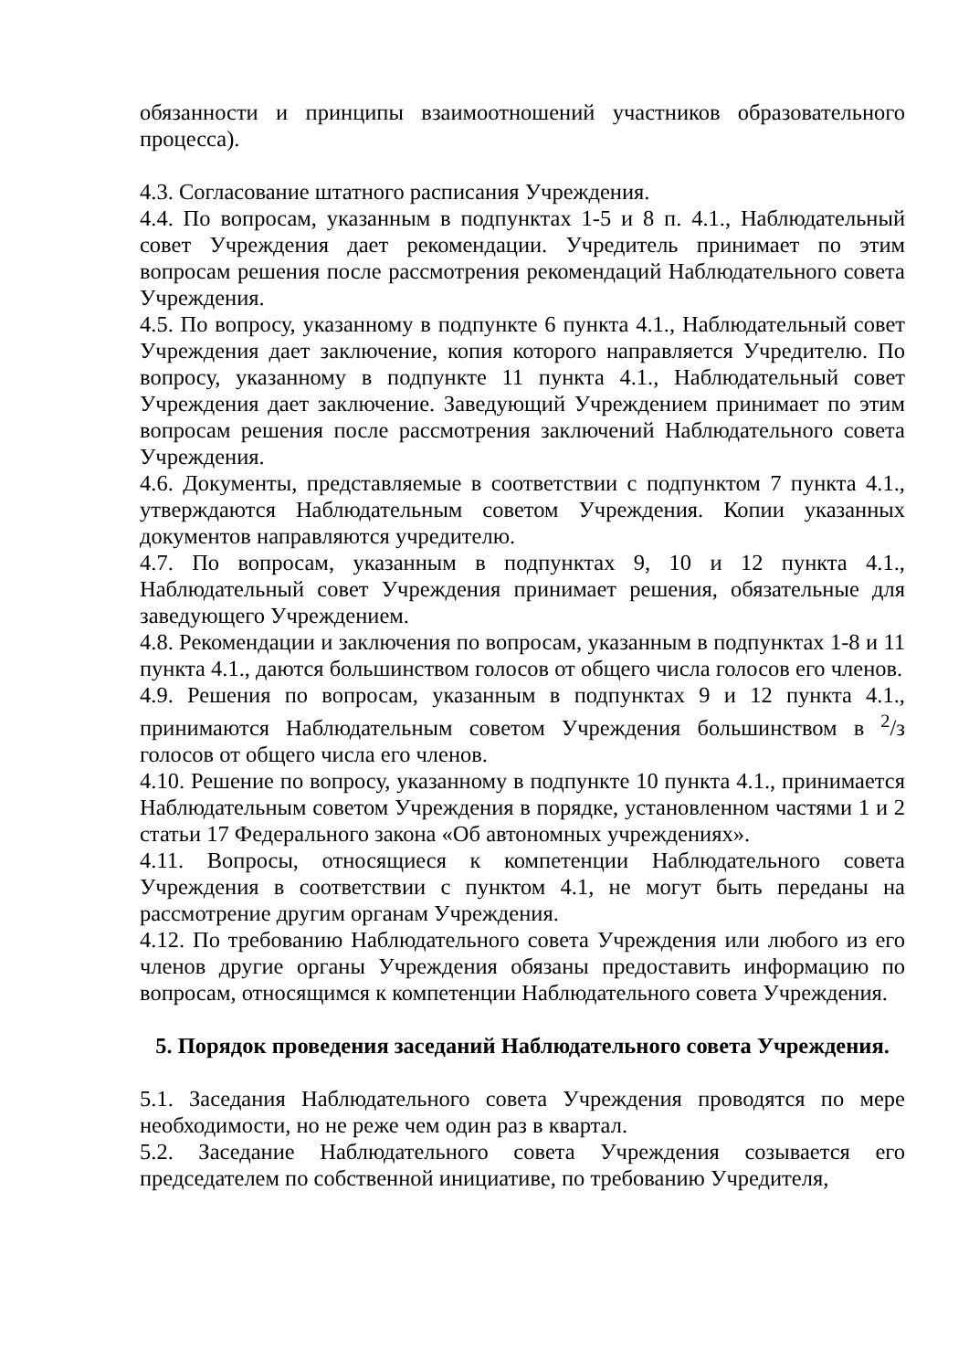обязанности и принципы взаимоотношений участников образовательного процесса).
4.3. Согласование штатного расписания Учреждения.
4.4. По вопросам, указанным в подпунктах 1-5 и 8 п. 4.1., Наблюдательный совет Учреждения дает рекомендации. Учредитель принимает по этим вопросам решения после рассмотрения рекомендаций Наблюдательного совета Учреждения.
4.5. По вопросу, указанному в подпункте 6 пункта 4.1., Наблюдательный совет Учреждения дает заключение, копия которого направляется Учредителю. По вопросу, указанному в подпункте 11 пункта 4.1., Наблюдательный совет Учреждения дает заключение. Заведующий Учреждением принимает по этим вопросам решения после рассмотрения заключений Наблюдательного совета Учреждения.
4.6. Документы, представляемые в соответствии с подпунктом 7 пункта 4.1., утверждаются Наблюдательным советом Учреждения. Копии указанных документов направляются учредителю.
4.7. По вопросам, указанным в подпунктах 9, 10 и 12 пункта 4.1., Наблюдательный совет Учреждения принимает решения, обязательные для заведующего Учреждением.
4.8. Рекомендации и заключения по вопросам, указанным в подпунктах 1-8 и 11 пункта 4.1., даются большинством голосов от общего числа голосов его членов.
4.9. Решения по вопросам, указанным в подпунктах 9 и 12 пункта 4.1., принимаются Наблюдательным советом Учреждения большинством в <sup>2</sup>/з голосов от общего числа его членов.
4.10. Решение по вопросу, указанному в подпункте 10 пункта 4.1., принимается Наблюдательным советом Учреждения в порядке, установленном частями 1 и 2 статьи 17 Федерального закона «Об автономных учреждениях».
4.11. Вопросы, относящиеся к компетенции Наблюдательного совета Учреждения в соответствии с пунктом 4.1, не могут быть переданы на рассмотрение другим органам Учреждения.
4.12. По требованию Наблюдательного совета Учреждения или любого из его членов другие органы Учреждения обязаны предоставить информацию по вопросам, относящимся к компетенции Наблюдательного совета Учреждения.
5. Порядок проведения заседаний Наблюдательного совета Учреждения.
5.1. Заседания Наблюдательного совета Учреждения проводятся по мере необходимости, но не реже чем один раз в квартал.
5.2. Заседание Наблюдательного совета Учреждения созывается его председателем по собственной инициативе, по требованию Учредителя,